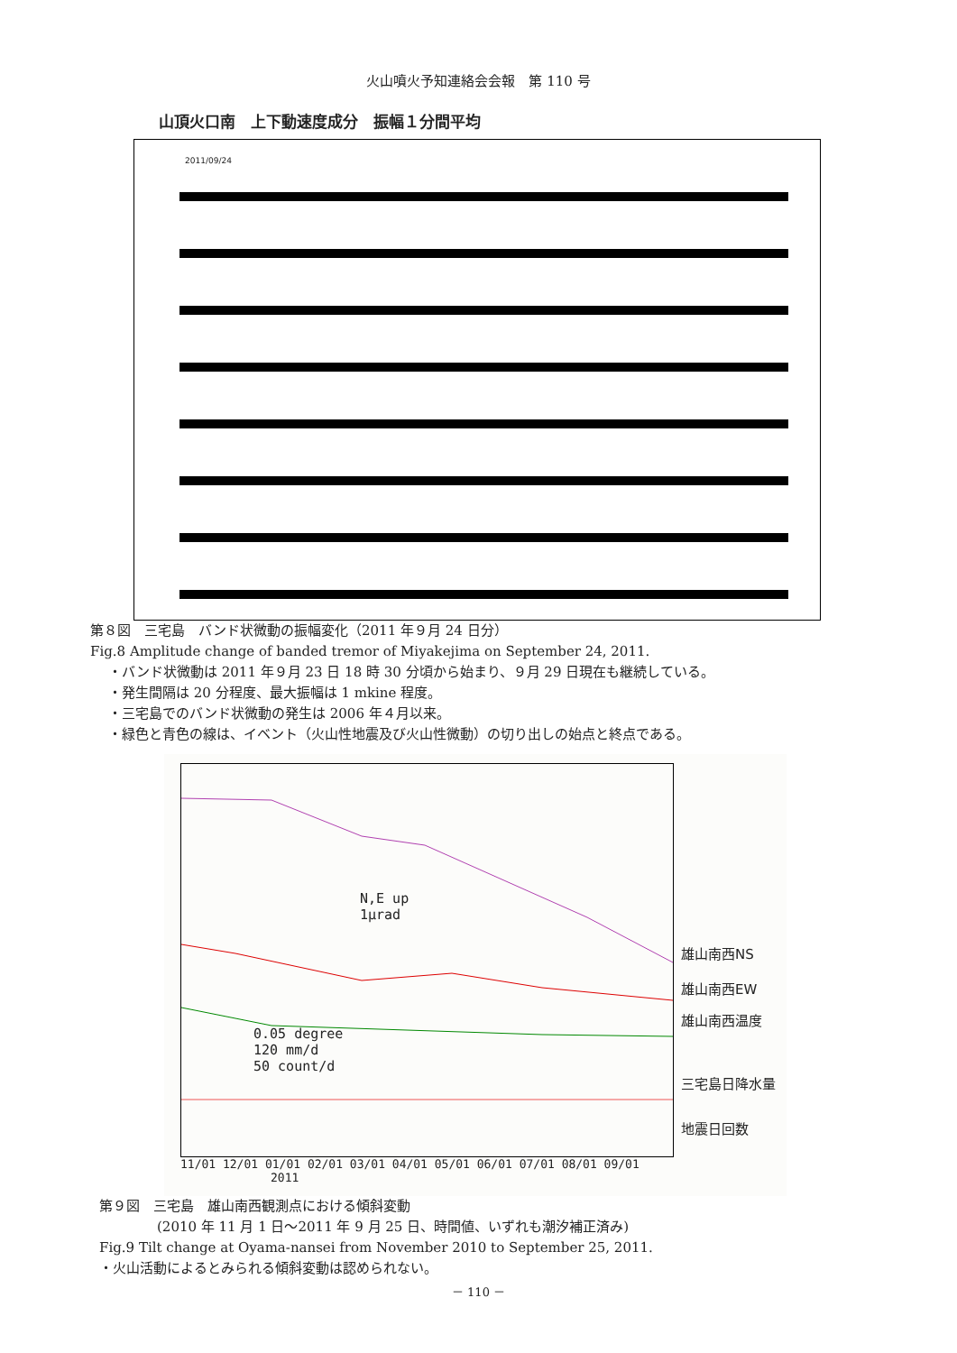火山噴火予知連絡会会報　第 110 号
山頂火口南　上下動速度成分　振幅１分間平均
2011/09/24
第８図　三宅島　バンド状微動の振幅変化（2011 年９月 24 日分）
Fig.8 Amplitude change of banded tremor of Miyakejima on September 24, 2011.
・バンド状微動は 2011 年９月 23 日 18 時 30 分頃から始まり、９月 29 日現在も継続している。
・発生間隔は 20 分程度、最大振幅は 1 mkine 程度。
・三宅島でのバンド状微動の発生は 2006 年４月以来。
・緑色と青色の線は、イベント（火山性地震及び火山性微動）の切り出しの始点と終点である。
N,E up
1μrad
0.05 degree
120 mm/d
50 count/d
11/01 12/01 01/01 02/01 03/01 04/01 05/01 06/01 07/01 08/01 09/01
2011
雄山南西NS
雄山南西EW
雄山南西温度
三宅島日降水量
地震日回数
第９図　三宅島　雄山南西観測点における傾斜変動
(2010 年 11 月 1 日～2011 年 9 月 25 日、時間値、いずれも潮汐補正済み)
Fig.9 Tilt change at Oyama-nansei from November 2010 to September 25, 2011.
・火山活動によるとみられる傾斜変動は認められない。
－ 110 －